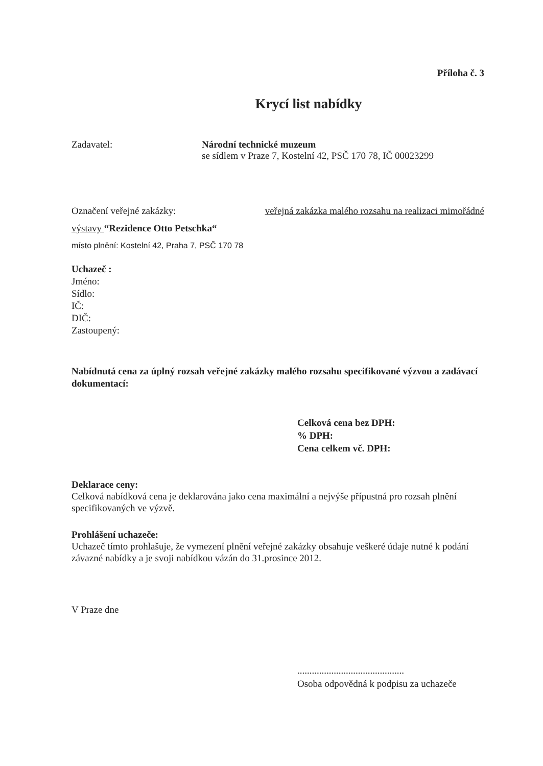Příloha č. 3
Krycí list nabídky
Zadavatel: Národní technické muzeum
se sídlem v Praze 7, Kostelní 42, PSČ 170 78, IČ 00023299
Označení veřejné zakázky: veřejná zakázka malého rozsahu na realizaci mimořádné
výstavy “Rezidence Otto Petschka“
místo plnění: Kostelní 42, Praha 7, PSČ 170 78
Uchazeč :
Jméno:
Sídlo:
IČ:
DIČ:
Zastoupený:
Nabídnutá cena za úplný rozsah veřejné zakázky malého rozsahu specifikované výzvou a zadávací dokumentací:
Celková cena bez DPH:
% DPH:
Cena celkem vč. DPH:
Deklarace ceny:
Celková nabídková cena je deklarována jako cena maximální a nejvýše přípustná pro rozsah plnění specifikovaných ve výzvě.
Prohlášení uchazeče:
Uchazeč tímto prohlašuje, že vymezení plnění veřejné zakázky obsahuje veškeré údaje nutné k podání závazné nabídky a je svoji nabídkou vázán do 31.prosince 2012.
V Praze dne
............................................
Osoba odpovědná k podpisu za uchazeče